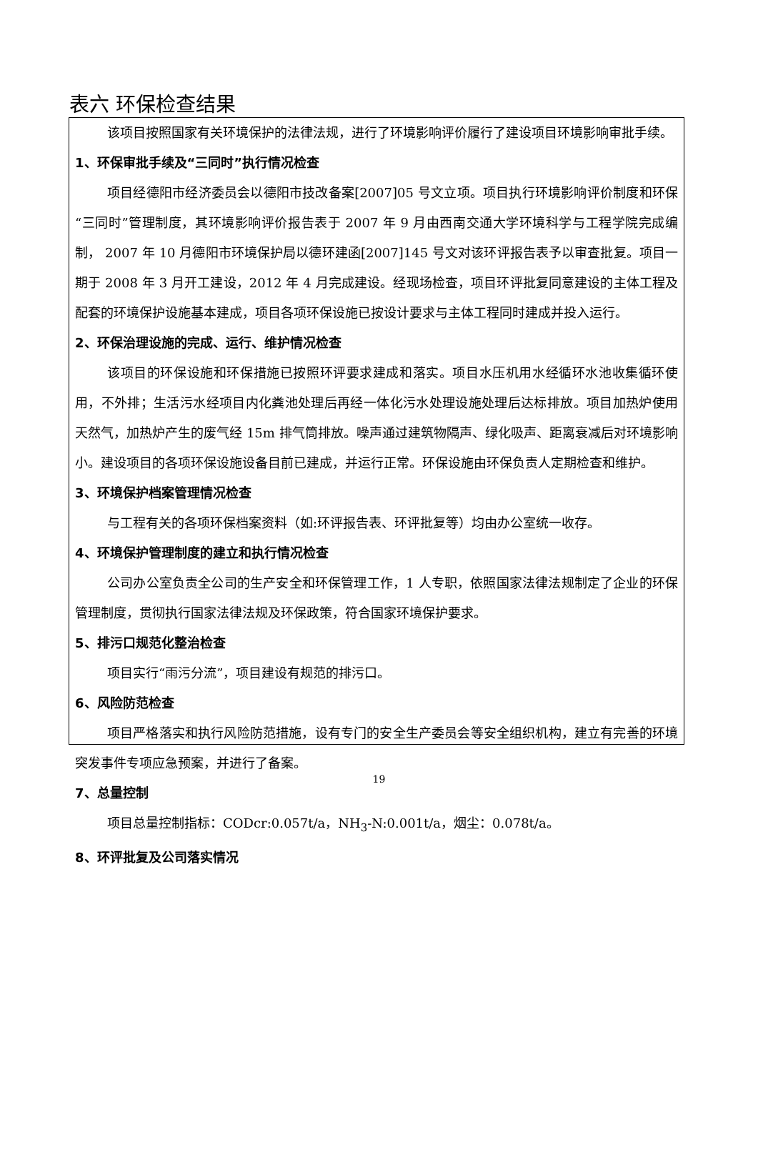表六 环保检查结果
该项目按照国家有关环境保护的法律法规，进行了环境影响评价履行了建设项目环境影响审批手续。
1、环保审批手续及“三同时”执行情况检查
项目经德阳市经济委员会以德阳市技改备案[2007]05 号文立项。项目执行环境影响评价制度和环保“三同时”管理制度，其环境影响评价报告表于 2007 年 9 月由西南交通大学环境科学与工程学院完成编制， 2007 年 10 月德阳市环境保护局以德环建函[2007]145 号文对该环评报告表予以审查批复。项目一期于 2008 年 3 月开工建设，2012 年 4 月完成建设。经现场检查，项目环评批复同意建设的主体工程及配套的环境保护设施基本建成，项目各项环保设施已按设计要求与主体工程同时建成并投入运行。
2、环保治理设施的完成、运行、维护情况检查
该项目的环保设施和环保措施已按照环评要求建成和落实。项目水压机用水经循环水池收集循环使用，不外排；生活污水经项目内化粪池处理后再经一体化污水处理设施处理后达标排放。项目加热炉使用天然气，加热炉产生的废气经 15m 排气筒排放。噪声通过建筑物隔声、绿化吸声、距离衰减后对环境影响小。建设项目的各项环保设施设备目前已建成，并运行正常。环保设施由环保负责人定期检查和维护。
3、环境保护档案管理情况检查
与工程有关的各项环保档案资料（如:环评报告表、环评批复等）均由办公室统一收存。
4、环境保护管理制度的建立和执行情况检查
公司办公室负责全公司的生产安全和环保管理工作，1 人专职，依照国家法律法规制定了企业的环保管理制度，贯彻执行国家法律法规及环保政策，符合国家环境保护要求。
5、排污口规范化整治检查
项目实行“雨污分流”，项目建设有规范的排污口。
6、风险防范检查
项目严格落实和执行风险防范措施，设有专门的安全生产委员会等安全组织机构，建立有完善的环境突发事件专项应急预案，并进行了备案。
7、总量控制
项目总量控制指标：CODcr:0.057t/a，NH<sub>3</sub>-N:0.001t/a，烟尘：0.078t/a。
8、环评批复及公司落实情况
19